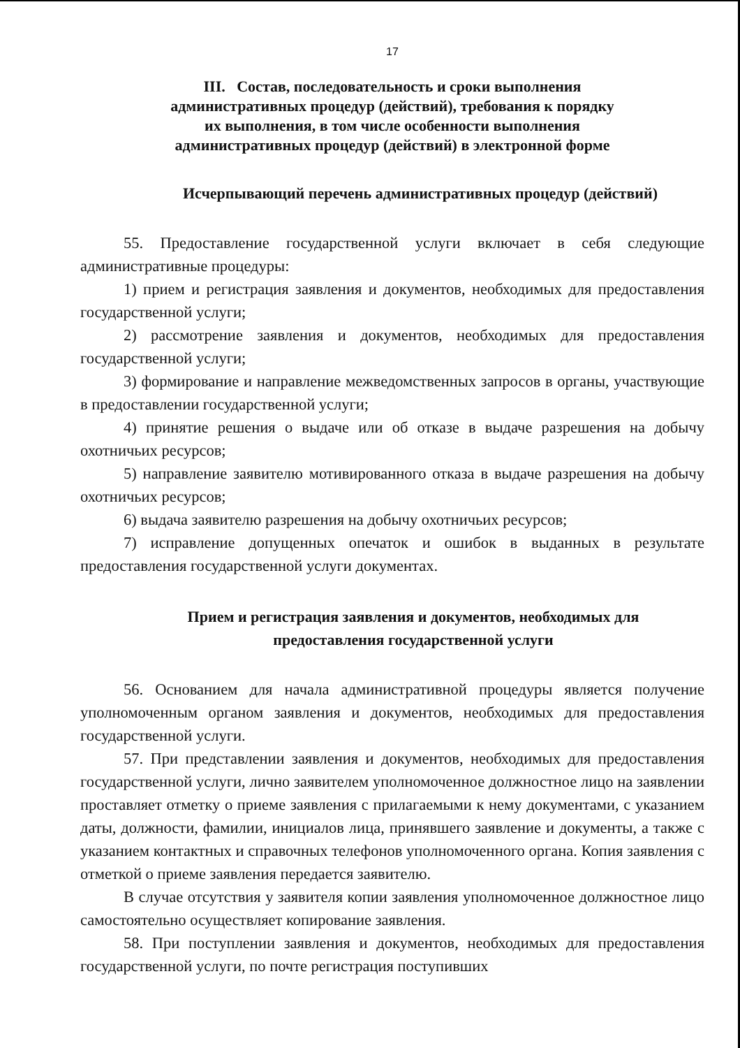17
III. Состав, последовательность и сроки выполнения
административных процедур (действий), требования к порядку
их выполнения, в том числе особенности выполнения
административных процедур (действий) в электронной форме
Исчерпывающий перечень административных процедур (действий)
55. Предоставление государственной услуги включает в себя следующие административные процедуры:
1) прием и регистрация заявления и документов, необходимых для предоставления государственной услуги;
2) рассмотрение заявления и документов, необходимых для предоставления государственной услуги;
3) формирование и направление межведомственных запросов в органы, участвующие в предоставлении государственной услуги;
4) принятие решения о выдаче или об отказе в выдаче разрешения на добычу охотничьих ресурсов;
5) направление заявителю мотивированного отказа в выдаче разрешения на добычу охотничьих ресурсов;
6) выдача заявителю разрешения на добычу охотничьих ресурсов;
7) исправление допущенных опечаток и ошибок в выданных в результате предоставления государственной услуги документах.
Прием и регистрация заявления и документов, необходимых для
предоставления государственной услуги
56. Основанием для начала административной процедуры является получение уполномоченным органом заявления и документов, необходимых для предоставления государственной услуги.
57. При представлении заявления и документов, необходимых для предоставления государственной услуги, лично заявителем уполномоченное должностное лицо на заявлении проставляет отметку о приеме заявления с прилагаемыми к нему документами, с указанием даты, должности, фамилии, инициалов лица, принявшего заявление и документы, а также с указанием контактных и справочных телефонов уполномоченного органа. Копия заявления с отметкой о приеме заявления передается заявителю.
В случае отсутствия у заявителя копии заявления уполномоченное должностное лицо самостоятельно осуществляет копирование заявления.
58. При поступлении заявления и документов, необходимых для предоставления государственной услуги, по почте регистрация поступивших